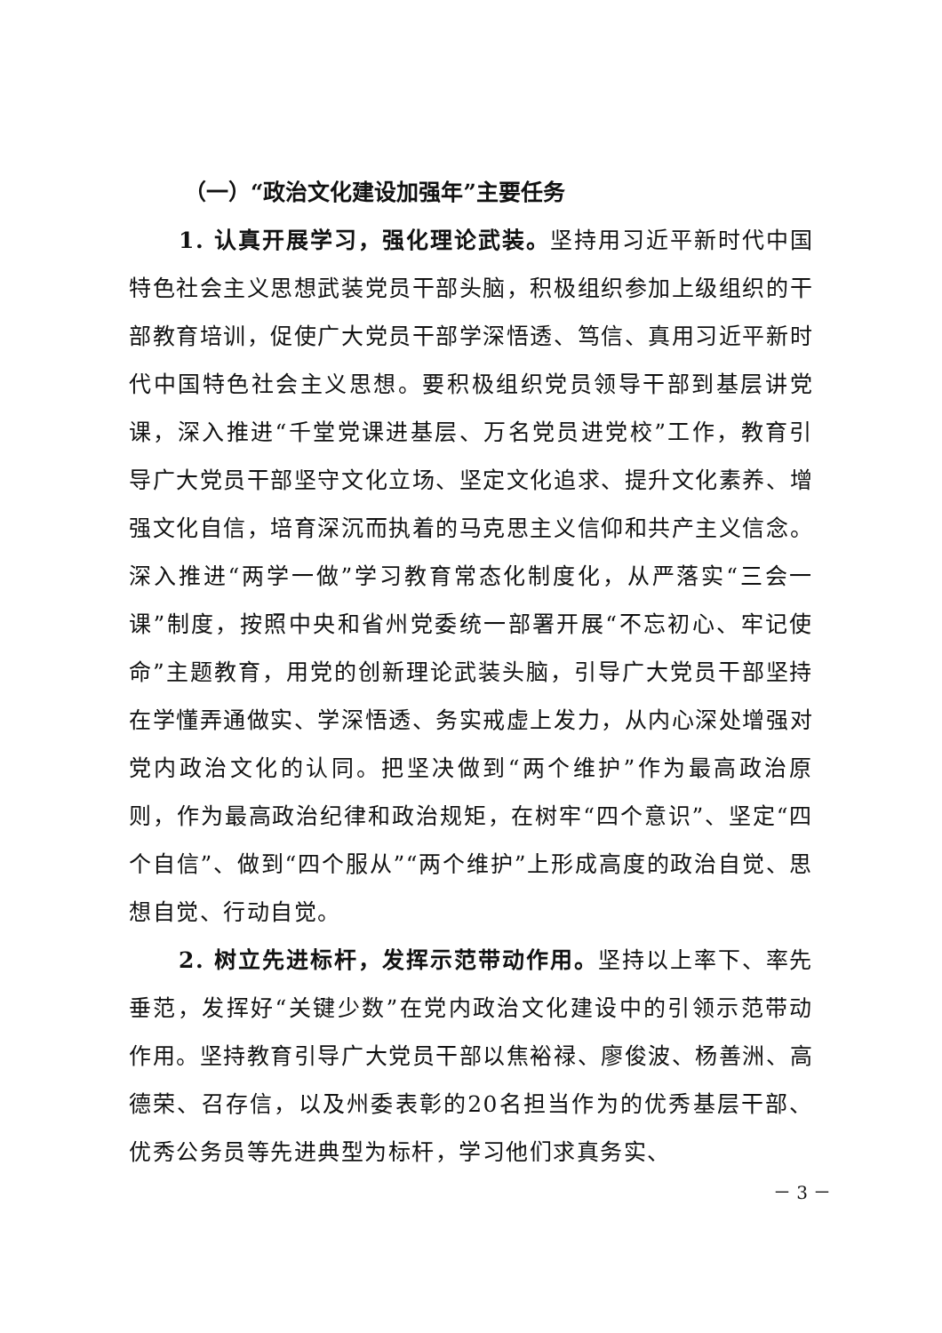（一）“政治文化建设加强年”主要任务
1. 认真开展学习，强化理论武装。坚持用习近平新时代中国特色社会主义思想武装党员干部头脑，积极组织参加上级组织的干部教育培训，促使广大党员干部学深悟透、笃信、真用习近平新时代中国特色社会主义思想。要积极组织党员领导干部到基层讲党课，深入推进“千堂党课进基层、万名党员进党校”工作，教育引导广大党员干部坚守文化立场、坚定文化追求、提升文化素养、增强文化自信，培育深沉而执着的马克思主义信仰和共产主义信念。深入推进“两学一做”学习教育常态化制度化，从严落实“三会一课”制度，按照中央和省州党委统一部署开展“不忘初心、牢记使命”主题教育，用党的创新理论武装头脑，引导广大党员干部坚持在学懂弄通做实、学深悟透、务实戒虚上发力，从内心深处增强对党内政治文化的认同。把坚决做到“两个维护”作为最高政治原则，作为最高政治纪律和政治规矩，在树牢“四个意识”、坚定“四个自信”、做到“四个服从”“两个维护”上形成高度的政治自觉、思想自觉、行动自觉。
2. 树立先进标杆，发挥示范带动作用。坚持以上率下、率先垂范，发挥好“关键少数”在党内政治文化建设中的引领示范带动作用。坚持教育引导广大党员干部以焦裕禄、廖俊波、杨善洲、高德荣、召存信，以及州委表彰的20名担当作为的优秀基层干部、优秀公务员等先进典型为标杆，学习他们求真务实、
－ 3 －